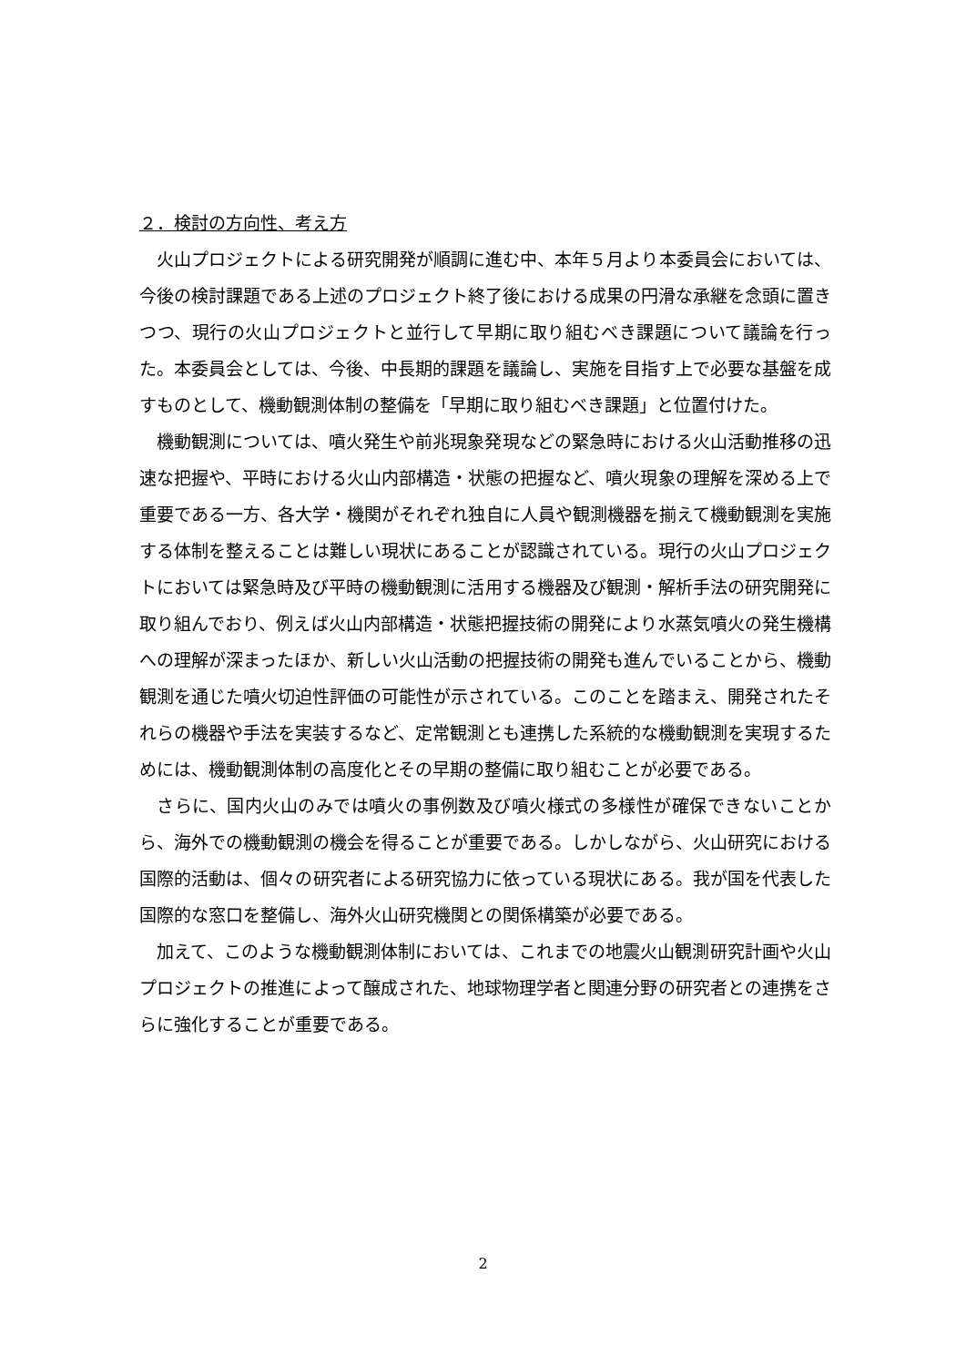２．検討の方向性、考え方
火山プロジェクトによる研究開発が順調に進む中、本年５月より本委員会においては、今後の検討課題である上述のプロジェクト終了後における成果の円滑な承継を念頭に置きつつ、現行の火山プロジェクトと並行して早期に取り組むべき課題について議論を行った。本委員会としては、今後、中長期的課題を議論し、実施を目指す上で必要な基盤を成すものとして、機動観測体制の整備を「早期に取り組むべき課題」と位置付けた。
機動観測については、噴火発生や前兆現象発現などの緊急時における火山活動推移の迅速な把握や、平時における火山内部構造・状態の把握など、噴火現象の理解を深める上で重要である一方、各大学・機関がそれぞれ独自に人員や観測機器を揃えて機動観測を実施する体制を整えることは難しい現状にあることが認識されている。現行の火山プロジェクトにおいては緊急時及び平時の機動観測に活用する機器及び観測・解析手法の研究開発に取り組んでおり、例えば火山内部構造・状態把握技術の開発により水蒸気噴火の発生機構への理解が深まったほか、新しい火山活動の把握技術の開発も進んでいることから、機動観測を通じた噴火切迫性評価の可能性が示されている。このことを踏まえ、開発されたそれらの機器や手法を実装するなど、定常観測とも連携した系統的な機動観測を実現するためには、機動観測体制の高度化とその早期の整備に取り組むことが必要である。
さらに、国内火山のみでは噴火の事例数及び噴火様式の多様性が確保できないことから、海外での機動観測の機会を得ることが重要である。しかしながら、火山研究における国際的活動は、個々の研究者による研究協力に依っている現状にある。我が国を代表した国際的な窓口を整備し、海外火山研究機関との関係構築が必要である。
加えて、このような機動観測体制においては、これまでの地震火山観測研究計画や火山プロジェクトの推進によって醸成された、地球物理学者と関連分野の研究者との連携をさらに強化することが重要である。
2